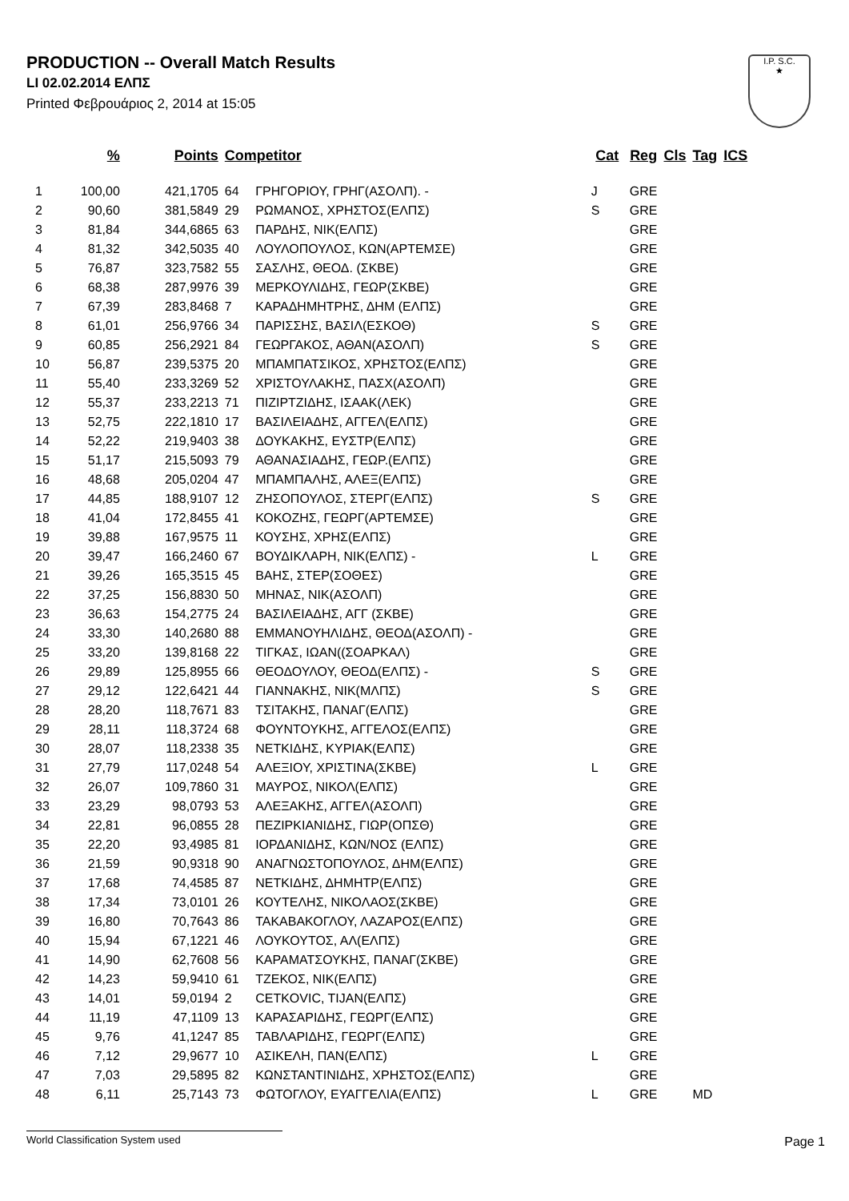PRODUCTION -- Overall Match Results
LI 02.02.2014 ΕΛΠΣ
Printed Φεβρουάριος 2, 2014 at 15:05
I.P. S.C.
★
| | % | Points | Competitor | | Cat | Reg | Cls | Tag | ICS |
| --- | --- | --- | --- | --- | --- | --- | --- | --- | --- |
| 1 | 100,00 | 421,1705 | 64 | ΓΡΗΓΟΡΙΟΥ, ΓΡΗΓ(ΑΣΟΛΠ). - | J | GRE | | | |
| 2 | 90,60 | 381,5849 | 29 | ΡΩΜΑΝΟΣ, ΧΡΗΣΤΟΣ(ΕΛΠΣ) | S | GRE | | | |
| 3 | 81,84 | 344,6865 | 63 | ΠΑΡΔΗΣ, ΝΙΚ(ΕΛΠΣ) | | GRE | | | |
| 4 | 81,32 | 342,5035 | 40 | ΛΟΥΛΟΠΟΥΛΟΣ, ΚΩΝ(ΑΡΤΕΜΣΕ) | | GRE | | | |
| 5 | 76,87 | 323,7582 | 55 | ΣΑΣΛΗΣ, ΘΕΟΔ. (ΣΚΒΕ) | | GRE | | | |
| 6 | 68,38 | 287,9976 | 39 | ΜΕΡΚΟΥΛΙΔΗΣ, ΓΕΩΡ(ΣΚΒΕ) | | GRE | | | |
| 7 | 67,39 | 283,8468 | 7 | ΚΑΡΑΔΗΜΗΤΡΗΣ, ΔΗΜ (ΕΛΠΣ) | | GRE | | | |
| 8 | 61,01 | 256,9766 | 34 | ΠΑΡΙΣΣΗΣ, ΒΑΣΙΛ(ΕΣΚΟΘ) | S | GRE | | | |
| 9 | 60,85 | 256,2921 | 84 | ΓΕΩΡΓΑΚΟΣ, ΑΘΑΝ(ΑΣΟΛΠ) | S | GRE | | | |
| 10 | 56,87 | 239,5375 | 20 | ΜΠΑΜΠΑΤΣΙΚΟΣ, ΧΡΗΣΤΟΣ(ΕΛΠΣ) | | GRE | | | |
| 11 | 55,40 | 233,3269 | 52 | ΧΡΙΣΤΟΥΛΑΚΗΣ, ΠΑΣΧ(ΑΣΟΛΠ) | | GRE | | | |
| 12 | 55,37 | 233,2213 | 71 | ΠΙΖΙΡΤΖΙΔΗΣ, ΙΣΑΑΚ(ΛΕΚ) | | GRE | | | |
| 13 | 52,75 | 222,1810 | 17 | ΒΑΣΙΛΕΙΑΔΗΣ, ΑΓΓΕΛ(ΕΛΠΣ) | | GRE | | | |
| 14 | 52,22 | 219,9403 | 38 | ΔΟΥΚΑΚΗΣ, ΕΥΣΤΡ(ΕΛΠΣ) | | GRE | | | |
| 15 | 51,17 | 215,5093 | 79 | ΑΘΑΝΑΣΙΑΔΗΣ, ΓΕΩΡ.(ΕΛΠΣ) | | GRE | | | |
| 16 | 48,68 | 205,0204 | 47 | ΜΠΑΜΠΑΛΗΣ, ΑΛΕΞ(ΕΛΠΣ) | | GRE | | | |
| 17 | 44,85 | 188,9107 | 12 | ΖΗΣΟΠΟΥΛΟΣ, ΣΤΕΡΓ(ΕΛΠΣ) | S | GRE | | | |
| 18 | 41,04 | 172,8455 | 41 | ΚΟΚΟΖΗΣ, ΓΕΩΡΓ(ΑΡΤΕΜΣΕ) | | GRE | | | |
| 19 | 39,88 | 167,9575 | 11 | ΚΟΥΣΗΣ, ΧΡΗΣ(ΕΛΠΣ) | | GRE | | | |
| 20 | 39,47 | 166,2460 | 67 | ΒΟΥΔΙΚΛΑΡΗ, ΝΙΚ(ΕΛΠΣ) - | L | GRE | | | |
| 21 | 39,26 | 165,3515 | 45 | ΒΑΗΣ, ΣΤΕΡ(ΣΟΘΕΣ) | | GRE | | | |
| 22 | 37,25 | 156,8830 | 50 | ΜΗΝΑΣ, ΝΙΚ(ΑΣΟΛΠ) | | GRE | | | |
| 23 | 36,63 | 154,2775 | 24 | ΒΑΣΙΛΕΙΑΔΗΣ, ΑΓΓ (ΣΚΒΕ) | | GRE | | | |
| 24 | 33,30 | 140,2680 | 88 | ΕΜΜΑΝΟΥΗΛΙΔΗΣ, ΘΕΟΔ(ΑΣΟΛΠ) - | | GRE | | | |
| 25 | 33,20 | 139,8168 | 22 | ΤΙΓΚΑΣ, ΙΩΑΝ((ΣΟΑΡΚΑΛ) | | GRE | | | |
| 26 | 29,89 | 125,8955 | 66 | ΘΕΟΔΟΥΛΟΥ, ΘΕΟΔ(ΕΛΠΣ) - | S | GRE | | | |
| 27 | 29,12 | 122,6421 | 44 | ΓΙΑΝΝΑΚΗΣ, ΝΙΚ(ΜΛΠΣ) | S | GRE | | | |
| 28 | 28,20 | 118,7671 | 83 | ΤΣΙΤΑΚΗΣ, ΠΑΝΑΓ(ΕΛΠΣ) | | GRE | | | |
| 29 | 28,11 | 118,3724 | 68 | ΦΟΥΝΤΟΥΚΗΣ, ΑΓΓΕΛΟΣ(ΕΛΠΣ) | | GRE | | | |
| 30 | 28,07 | 118,2338 | 35 | ΝΕΤΚΙΔΗΣ, ΚΥΡΙΑΚ(ΕΛΠΣ) | | GRE | | | |
| 31 | 27,79 | 117,0248 | 54 | ΑΛΕΞΙΟΥ, ΧΡΙΣΤΙΝΑ(ΣΚΒΕ) | L | GRE | | | |
| 32 | 26,07 | 109,7860 | 31 | ΜΑΥΡΟΣ, ΝΙΚΟΛ(ΕΛΠΣ) | | GRE | | | |
| 33 | 23,29 | 98,0793 | 53 | ΑΛΕΞΑΚΗΣ, ΑΓΓΕΛ(ΑΣΟΛΠ) | | GRE | | | |
| 34 | 22,81 | 96,0855 | 28 | ΠΕΖΙΡΚΙΑΝΙΔΗΣ, ΓΙΩΡ(ΟΠΣΘ) | | GRE | | | |
| 35 | 22,20 | 93,4985 | 81 | ΙΟΡΔΑΝΙΔΗΣ, ΚΩΝ/ΝΟΣ (ΕΛΠΣ) | | GRE | | | |
| 36 | 21,59 | 90,9318 | 90 | ΑΝΑΓΝΩΣΤΟΠΟΥΛΟΣ, ΔΗΜ(ΕΛΠΣ) | | GRE | | | |
| 37 | 17,68 | 74,4585 | 87 | ΝΕΤΚΙΔΗΣ, ΔΗΜΗΤΡ(ΕΛΠΣ) | | GRE | | | |
| 38 | 17,34 | 73,0101 | 26 | ΚΟΥΤΕΛΗΣ, ΝΙΚΟΛΑΟΣ(ΣΚΒΕ) | | GRE | | | |
| 39 | 16,80 | 70,7643 | 86 | ΤΑΚΑΒΑΚΟΓΛΟΥ, ΛΑΖΑΡΟΣ(ΕΛΠΣ) | | GRE | | | |
| 40 | 15,94 | 67,1221 | 46 | ΛΟΥΚΟΥΤΟΣ, ΑΛ(ΕΛΠΣ) | | GRE | | | |
| 41 | 14,90 | 62,7608 | 56 | ΚΑΡΑΜΑΤΣΟΥΚΗΣ, ΠΑΝΑΓ(ΣΚΒΕ) | | GRE | | | |
| 42 | 14,23 | 59,9410 | 61 | ΤΖΕΚΟΣ, ΝΙΚ(ΕΛΠΣ) | | GRE | | | |
| 43 | 14,01 | 59,0194 | 2 | CETKOVIC, TIJAN(ΕΛΠΣ) | | GRE | | | |
| 44 | 11,19 | 47,1109 | 13 | ΚΑΡΑΣΑΡΙΔΗΣ, ΓΕΩΡΓ(ΕΛΠΣ) | | GRE | | | |
| 45 | 9,76 | 41,1247 | 85 | ΤΑΒΛΑΡΙΔΗΣ, ΓΕΩΡΓ(ΕΛΠΣ) | | GRE | | | |
| 46 | 7,12 | 29,9677 | 10 | ΑΣΙΚΕΛΗ, ΠΑΝ(ΕΛΠΣ) | L | GRE | | | |
| 47 | 7,03 | 29,5895 | 82 | ΚΩΝΣΤΑΝΤΙΝΙΔΗΣ, ΧΡΗΣΤΟΣ(ΕΛΠΣ) | | GRE | | | |
| 48 | 6,11 | 25,7143 | 73 | ΦΩΤΟΓΛΟΥ, ΕΥΑΓΓΕΛΙΑ(ΕΛΠΣ) | L | GRE | | MD | |
World Classification System used Page 1